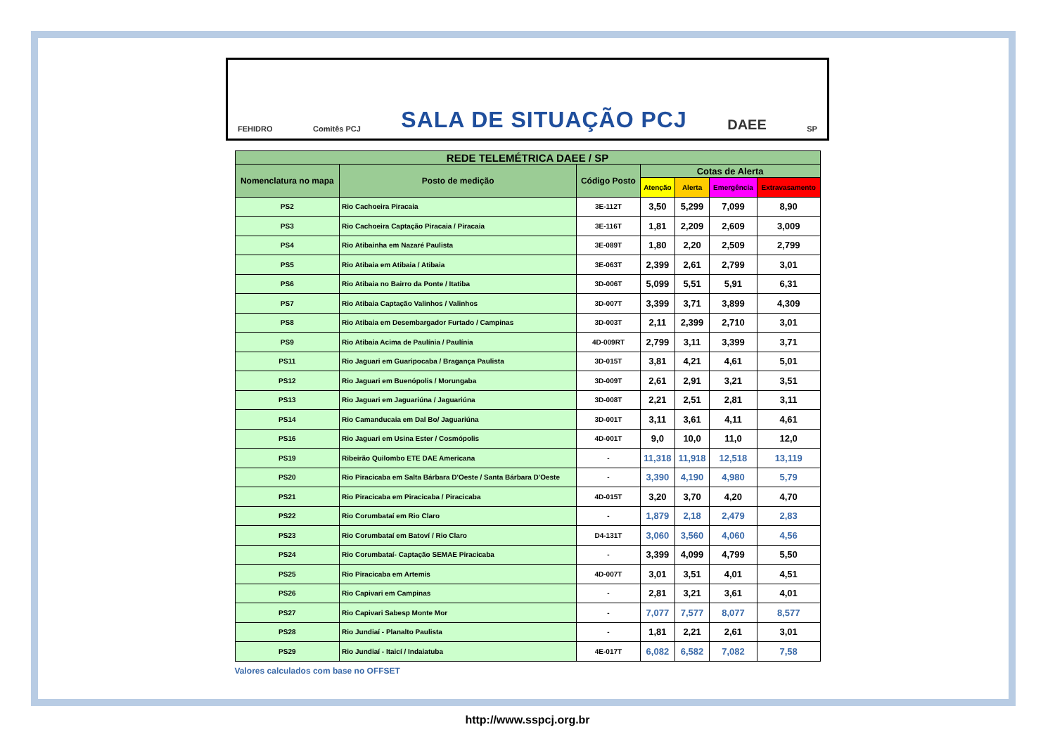FEHIDRO Comitês PCJ SALA DE SITUAÇÃO PCJ DAEE SP
| REDE TELEMÉTRICA DAEE / SP | | | | | | |
| --- | --- | --- | --- | --- | --- | --- |
| Nomenclatura no mapa | Posto de medição | Código Posto | Cotas de Alerta | | | |
| | | | Atenção | Alerta | Emergência | Extravasamento |
| PS2 | Rio Cachoeira Piracaia | 3E-112T | 3,50 | 5,299 | 7,099 | 8,90 |
| PS3 | Rio Cachoeira Captação Piracaia / Piracaia | 3E-116T | 1,81 | 2,209 | 2,609 | 3,009 |
| PS4 | Rio Atibainha em Nazaré Paulista | 3E-089T | 1,80 | 2,20 | 2,509 | 2,799 |
| PS5 | Rio Atibaia em Atibaia / Atibaia | 3E-063T | 2,399 | 2,61 | 2,799 | 3,01 |
| PS6 | Rio Atibaia no Bairro da Ponte / Itatiba | 3D-006T | 5,099 | 5,51 | 5,91 | 6,31 |
| PS7 | Rio Atibaia Captação Valinhos / Valinhos | 3D-007T | 3,399 | 3,71 | 3,899 | 4,309 |
| PS8 | Rio Atibaia em Desembargador Furtado / Campinas | 3D-003T | 2,11 | 2,399 | 2,710 | 3,01 |
| PS9 | Rio Atibaia Acima de Paulínia / Paulínia | 4D-009RT | 2,799 | 3,11 | 3,399 | 3,71 |
| PS11 | Rio Jaguari em Guaripocaba / Bragança Paulista | 3D-015T | 3,81 | 4,21 | 4,61 | 5,01 |
| PS12 | Rio Jaguari em Buenópolis / Morungaba | 3D-009T | 2,61 | 2,91 | 3,21 | 3,51 |
| PS13 | Rio Jaguari em Jaguariúna / Jaguariúna | 3D-008T | 2,21 | 2,51 | 2,81 | 3,11 |
| PS14 | Rio Camanducaia em Dal Bo/ Jaguariúna | 3D-001T | 3,11 | 3,61 | 4,11 | 4,61 |
| PS16 | Rio Jaguari em Usina Ester / Cosmópolis | 4D-001T | 9,0 | 10,0 | 11,0 | 12,0 |
| PS19 | Ribeirão Quilombo ETE DAE Americana | - | 11,318 | 11,918 | 12,518 | 13,119 |
| PS20 | Rio Piracicaba em Salta Bárbara D'Oeste / Santa Bárbara D'Oeste | - | 3,390 | 4,190 | 4,980 | 5,79 |
| PS21 | Rio Piracicaba em Piracicaba / Piracicaba | 4D-015T | 3,20 | 3,70 | 4,20 | 4,70 |
| PS22 | Rio Corumbataí em Rio Claro | - | 1,879 | 2,18 | 2,479 | 2,83 |
| PS23 | Rio Corumbataí em Batoví / Rio Claro | D4-131T | 3,060 | 3,560 | 4,060 | 4,56 |
| PS24 | Rio Corumbataí- Captação SEMAE Piracicaba | - | 3,399 | 4,099 | 4,799 | 5,50 |
| PS25 | Rio Piracicaba em Artemis | 4D-007T | 3,01 | 3,51 | 4,01 | 4,51 |
| PS26 | Rio Capivari em Campinas | - | 2,81 | 3,21 | 3,61 | 4,01 |
| PS27 | Rio Capivari Sabesp Monte Mor | - | 7,077 | 7,577 | 8,077 | 8,577 |
| PS28 | Rio Jundiaí - Planalto Paulista | - | 1,81 | 2,21 | 2,61 | 3,01 |
| PS29 | Rio Jundiaí - Itaicí / Indaiatuba | 4E-017T | 6,082 | 6,582 | 7,082 | 7,58 |
Valores calculados com base no OFFSET
http://www.sspcj.org.br